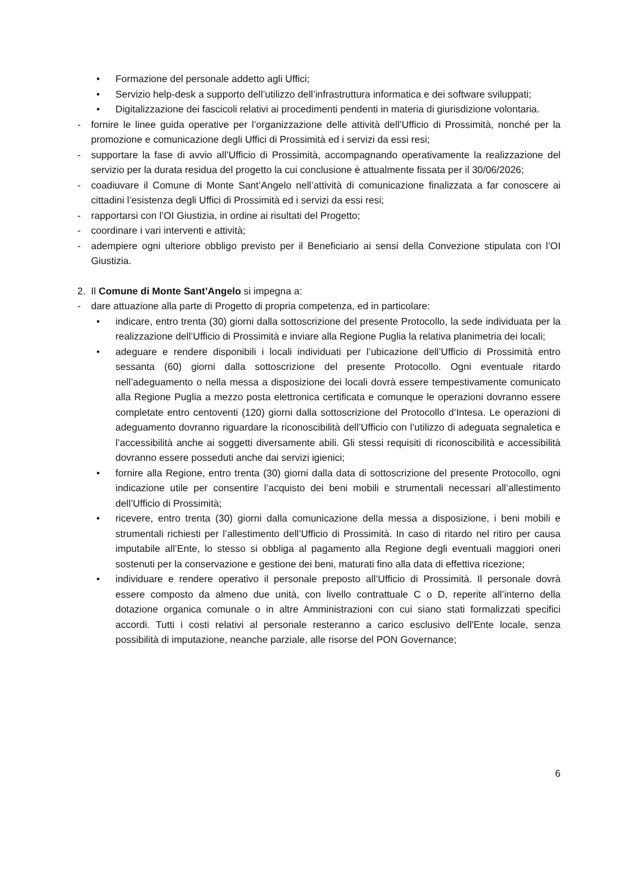• Formazione del personale addetto agli Uffici;
• Servizio help-desk a supporto dell’utilizzo dell’infrastruttura informatica e dei software sviluppati;
• Digitalizzazione dei fascicoli relativi ai procedimenti pendenti in materia di giurisdizione volontaria.
- fornire le linee guida operative per l’organizzazione delle attività dell’Ufficio di Prossimità, nonché per la promozione e comunicazione degli Uffici di Prossimità ed i servizi da essi resi;
- supportare la fase di avvio all’Ufficio di Prossimità, accompagnando operativamente la realizzazione del servizio per la durata residua del progetto la cui conclusione è attualmente fissata per il 30/06/2026;
- coadiuvare il Comune di Monte Sant’Angelo nell’attività di comunicazione finalizzata a far conoscere ai cittadini l’esistenza degli Uffici di Prossimità ed i servizi da essi resi;
- rapportarsi con l’OI Giustizia, in ordine ai risultati del Progetto;
- coordinare i vari interventi e attività;
- adempiere ogni ulteriore obbligo previsto per il Beneficiario ai sensi della Convezione stipulata con l’OI Giustizia.
2. Il Comune di Monte Sant’Angelo si impegna a:
- dare attuazione alla parte di Progetto di propria competenza, ed in particolare:
• indicare, entro trenta (30) giorni dalla sottoscrizione del presente Protocollo, la sede individuata per la realizzazione dell’Ufficio di Prossimità e inviare alla Regione Puglia la relativa planimetria dei locali;
• adeguare e rendere disponibili i locali individuati per l’ubicazione dell’Ufficio di Prossimità entro sessanta (60) giorni dalla sottoscrizione del presente Protocollo. Ogni eventuale ritardo nell’adeguamento o nella messa a disposizione dei locali dovrà essere tempestivamente comunicato alla Regione Puglia a mezzo posta elettronica certificata e comunque le operazioni dovranno essere completate entro centoventi (120) giorni dalla sottoscrizione del Protocollo d’Intesa. Le operazioni di adeguamento dovranno riguardare la riconoscibilità dell’Ufficio con l’utilizzo di adeguata segnaletica e l’accessibilità anche ai soggetti diversamente abili. Gli stessi requisiti di riconoscibilità e accessibilità dovranno essere posseduti anche dai servizi igienici;
• fornire alla Regione, entro trenta (30) giorni dalla data di sottoscrizione del presente Protocollo, ogni indicazione utile per consentire l’acquisto dei beni mobili e strumentali necessari all’allestimento dell’Ufficio di Prossimità;
• ricevere, entro trenta (30) giorni dalla comunicazione della messa a disposizione, i beni mobili e strumentali richiesti per l’allestimento dell’Ufficio di Prossimità. In caso di ritardo nel ritiro per causa imputabile all’Ente, lo stesso si obbliga al pagamento alla Regione degli eventuali maggiori oneri sostenuti per la conservazione e gestione dei beni, maturati fino alla data di effettiva ricezione;
• individuare e rendere operativo il personale preposto all’Ufficio di Prossimità. Il personale dovrà essere composto da almeno due unità, con livello contrattuale C o D, reperite all’interno della dotazione organica comunale o in altre Amministrazioni con cui siano stati formalizzati specifici accordi. Tutti i costi relativi al personale resteranno a carico esclusivo dell'Ente locale, senza possibilità di imputazione, neanche parziale, alle risorse del PON Governance;
6